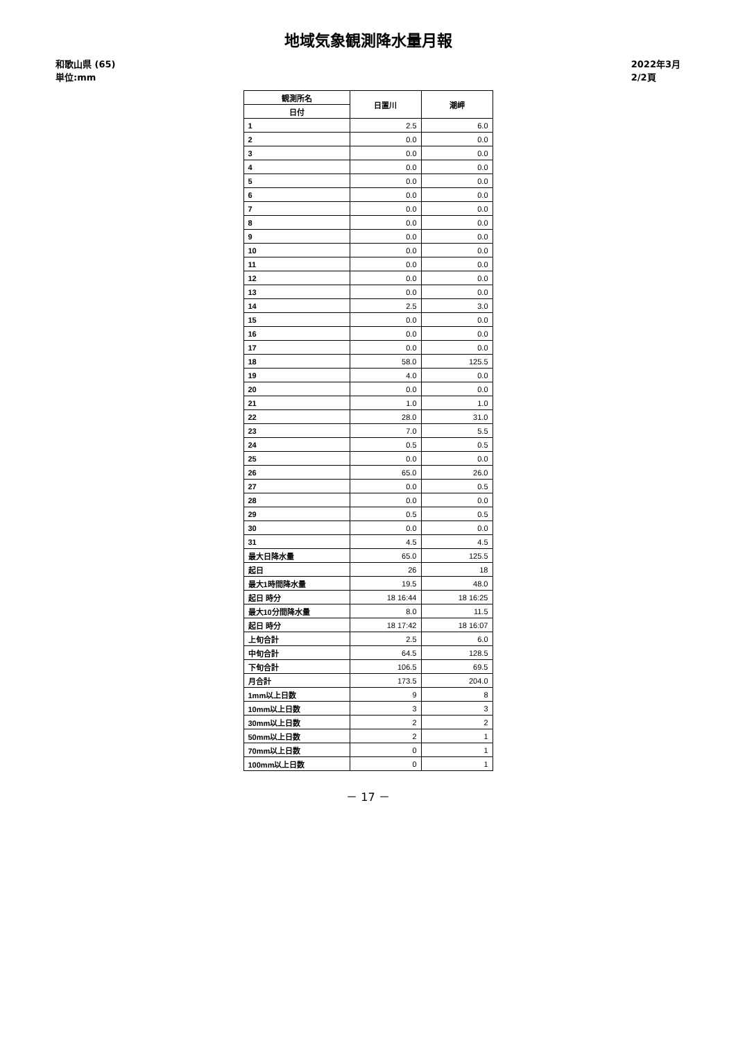地域気象観測降水量月報
和歌山県 (65)
単位:mm
2022年3月
2/2頁
| 観測所名 | 日置川 | 潮岬 |
| --- | --- | --- |
| 日付 | | |
| 1 | 2.5 | 6.0 |
| 2 | 0.0 | 0.0 |
| 3 | 0.0 | 0.0 |
| 4 | 0.0 | 0.0 |
| 5 | 0.0 | 0.0 |
| 6 | 0.0 | 0.0 |
| 7 | 0.0 | 0.0 |
| 8 | 0.0 | 0.0 |
| 9 | 0.0 | 0.0 |
| 10 | 0.0 | 0.0 |
| 11 | 0.0 | 0.0 |
| 12 | 0.0 | 0.0 |
| 13 | 0.0 | 0.0 |
| 14 | 2.5 | 3.0 |
| 15 | 0.0 | 0.0 |
| 16 | 0.0 | 0.0 |
| 17 | 0.0 | 0.0 |
| 18 | 58.0 | 125.5 |
| 19 | 4.0 | 0.0 |
| 20 | 0.0 | 0.0 |
| 21 | 1.0 | 1.0 |
| 22 | 28.0 | 31.0 |
| 23 | 7.0 | 5.5 |
| 24 | 0.5 | 0.5 |
| 25 | 0.0 | 0.0 |
| 26 | 65.0 | 26.0 |
| 27 | 0.0 | 0.5 |
| 28 | 0.0 | 0.0 |
| 29 | 0.5 | 0.5 |
| 30 | 0.0 | 0.0 |
| 31 | 4.5 | 4.5 |
| 最大日降水量 | 65.0 | 125.5 |
| 起日 | 26 | 18 |
| 最大1時間降水量 | 19.5 | 48.0 |
| 起日 時分 | 18 16:44 | 18 16:25 |
| 最大10分間降水量 | 8.0 | 11.5 |
| 起日 時分 | 18 17:42 | 18 16:07 |
| 上旬合計 | 2.5 | 6.0 |
| 中旬合計 | 64.5 | 128.5 |
| 下旬合計 | 106.5 | 69.5 |
| 月合計 | 173.5 | 204.0 |
| 1mm以上日数 | 9 | 8 |
| 10mm以上日数 | 3 | 3 |
| 30mm以上日数 | 2 | 2 |
| 50mm以上日数 | 2 | 1 |
| 70mm以上日数 | 0 | 1 |
| 100mm以上日数 | 0 | 1 |
－ 17 －